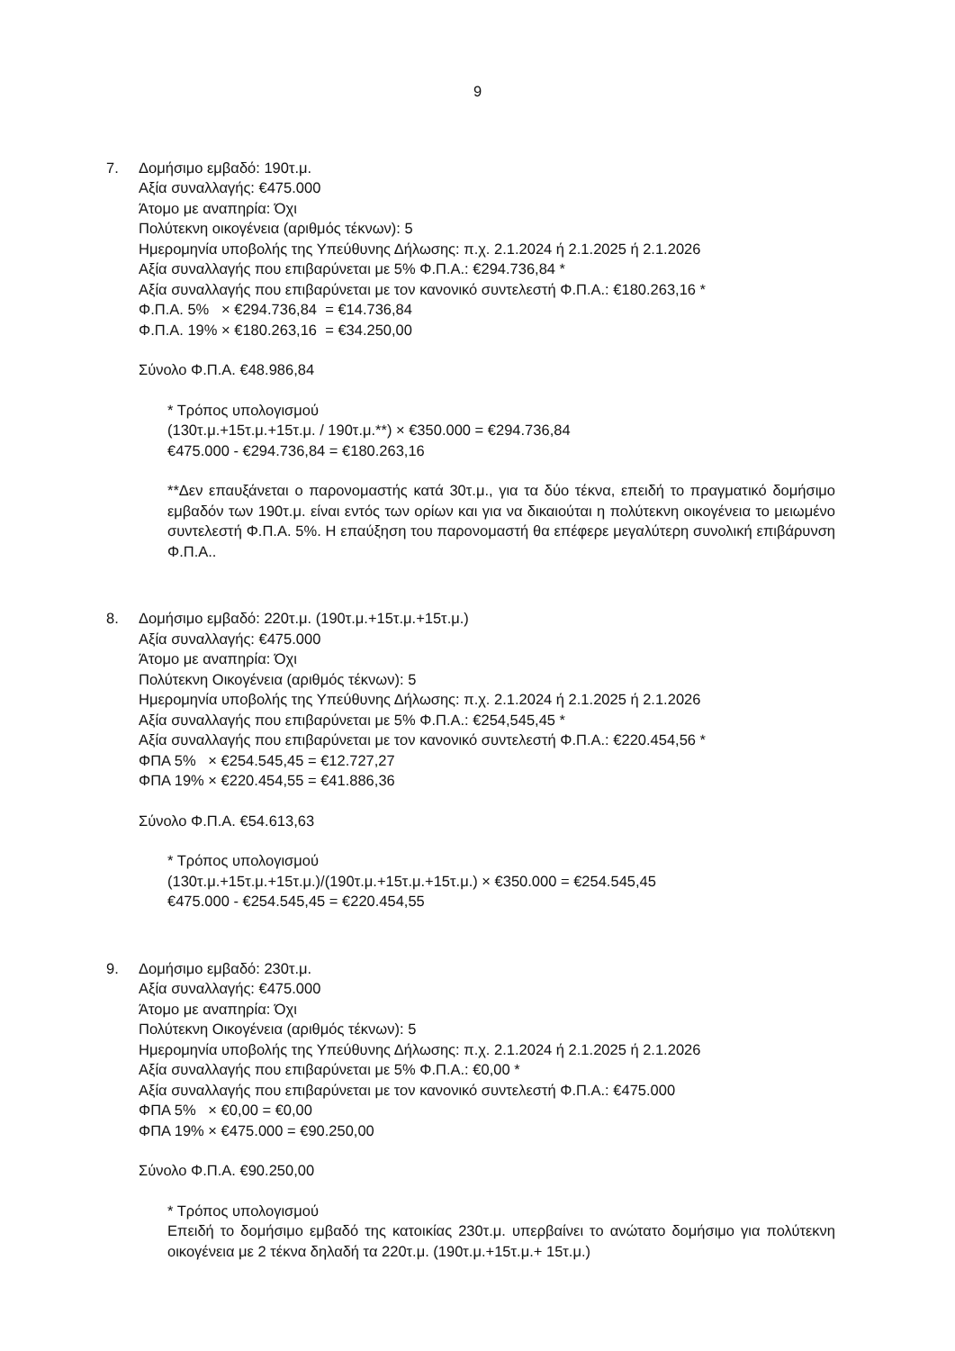9
7. Δομήσιμο εμβαδό: 190τ.μ.
Αξία συναλλαγής: €475.000
Άτομο με αναπηρία: Όχι
Πολύτεκνη οικογένεια (αριθμός τέκνων): 5
Ημερομηνία υποβολής της Υπεύθυνης Δήλωσης: π.χ. 2.1.2024 ή 2.1.2025 ή 2.1.2026
Αξία συναλλαγής που επιβαρύνεται με 5% Φ.Π.Α.: €294.736,84 *
Αξία συναλλαγής που επιβαρύνεται με τον κανονικό συντελεστή Φ.Π.Α.: €180.263,16 *
Φ.Π.Α. 5% × €294.736,84 = €14.736,84
Φ.Π.Α. 19% × €180.263,16 = €34.250,00
Σύνολο Φ.Π.Α. €48.986,84
* Τρόπος υπολογισμού
(130τ.μ.+15τ.μ.+15τ.μ. / 190τ.μ.**) × €350.000 = €294.736,84
€475.000 - €294.736,84 = €180.263,16
**Δεν επαυξάνεται ο παρονομαστής κατά 30τ.μ., για τα δύο τέκνα, επειδή το πραγματικό δομήσιμο εμβαδόν των 190τ.μ. είναι εντός των ορίων και για να δικαιούται η πολύτεκνη οικογένεια το μειωμένο συντελεστή Φ.Π.Α. 5%. Η επαύξηση του παρονομαστή θα επέφερε μεγαλύτερη συνολική επιβάρυνση Φ.Π.Α..
8. Δομήσιμο εμβαδό: 220τ.μ. (190τ.μ.+15τ.μ.+15τ.μ.)
Αξία συναλλαγής: €475.000
Άτομο με αναπηρία: Όχι
Πολύτεκνη Οικογένεια (αριθμός τέκνων): 5
Ημερομηνία υποβολής της Υπεύθυνης Δήλωσης: π.χ. 2.1.2024 ή 2.1.2025 ή 2.1.2026
Αξία συναλλαγής που επιβαρύνεται με 5% Φ.Π.Α.: €254,545,45 *
Αξία συναλλαγής που επιβαρύνεται με τον κανονικό συντελεστή Φ.Π.Α.: €220.454,56 *
ΦΠΑ 5% × €254.545,45 = €12.727,27
ΦΠΑ 19% × €220.454,55 = €41.886,36
Σύνολο Φ.Π.Α. €54.613,63
* Τρόπος υπολογισμού
(130τ.μ.+15τ.μ.+15τ.μ.)/(190τ.μ.+15τ.μ.+15τ.μ.) × €350.000 = €254.545,45
€475.000 - €254.545,45 = €220.454,55
9. Δομήσιμο εμβαδό: 230τ.μ.
Αξία συναλλαγής: €475.000
Άτομο με αναπηρία: Όχι
Πολύτεκνη Οικογένεια (αριθμός τέκνων): 5
Ημερομηνία υποβολής της Υπεύθυνης Δήλωσης: π.χ. 2.1.2024 ή 2.1.2025 ή 2.1.2026
Αξία συναλλαγής που επιβαρύνεται με 5% Φ.Π.Α.: €0,00 *
Αξία συναλλαγής που επιβαρύνεται με τον κανονικό συντελεστή Φ.Π.Α.: €475.000
ΦΠΑ 5% × €0,00 = €0,00
ΦΠΑ 19% × €475.000 = €90.250,00
Σύνολο Φ.Π.Α. €90.250,00
* Τρόπος υπολογισμού
Επειδή το δομήσιμο εμβαδό της κατοικίας 230τ.μ. υπερβαίνει το ανώτατο δομήσιμο για πολύτεκνη οικογένεια με 2 τέκνα δηλαδή τα 220τ.μ. (190τ.μ.+15τ.μ.+ 15τ.μ.)